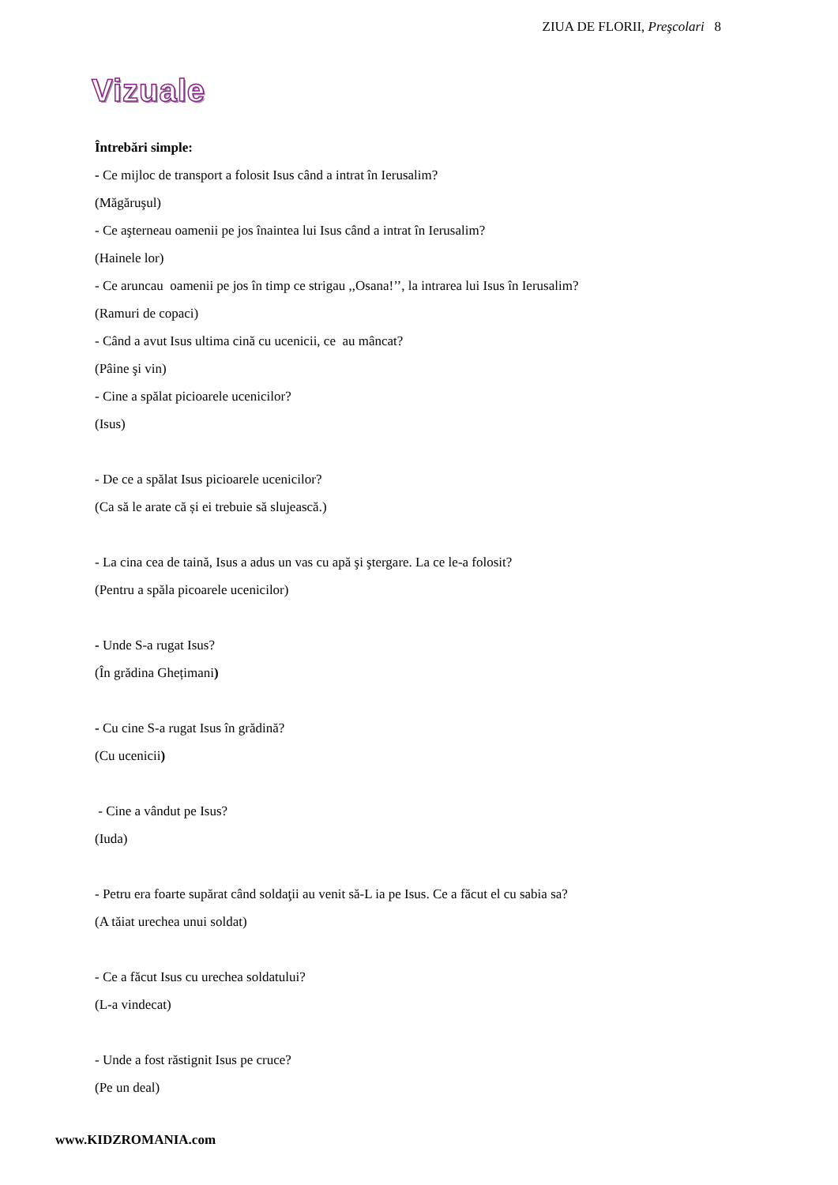ZIUA DE FLORII, Preşcolari 8
Vizuale
Întrebări simple:
- Ce mijloc de transport a folosit Isus când a intrat în Ierusalim?
(Măgăruşul)
- Ce aşterneau oamenii pe jos înaintea lui Isus când a intrat în Ierusalim?
(Hainele lor)
- Ce aruncau oamenii pe jos în timp ce strigau ,,Osana!’’, la intrarea lui Isus în Ierusalim?
(Ramuri de copaci)
- Când a avut Isus ultima cină cu ucenicii, ce au mâncat?
(Pâine şi vin)
- Cine a spălat picioarele ucenicilor?
(Isus)
- De ce a spălat Isus picioarele ucenicilor?
(Ca să le arate că și ei trebuie să slujească.)
- La cina cea de taină, Isus a adus un vas cu apă şi ştergare. La ce le-a folosit?
(Pentru a spăla picoarele ucenicilor)
- Unde S-a rugat Isus?
(În grădina Ghețimani)
- Cu cine S-a rugat Isus în grădină?
(Cu ucenicii)
- Cine a vândut pe Isus?
(Iuda)
- Petru era foarte supărat când soldaţii au venit să-L ia pe Isus. Ce a făcut el cu sabia sa?
(A tăiat urechea unui soldat)
- Ce a făcut Isus cu urechea soldatului?
(L-a vindecat)
- Unde a fost răstignit Isus pe cruce?
(Pe un deal)
www.KIDZROMANIA.com